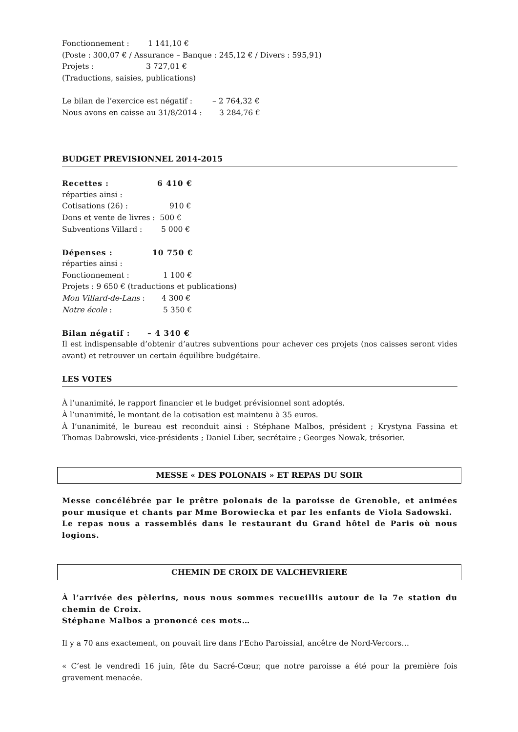Fonctionnement : 1 141,10 €
(Poste : 300,07 € / Assurance – Banque : 245,12 € / Divers : 595,91)
Projets : 3 727,01 €
(Traductions, saisies, publications)
Le bilan de l’exercice est négatif : – 2 764,32 €
Nous avons en caisse au 31/8/2014 : 3 284,76 €
BUDGET PREVISIONNEL 2014-2015
Recettes : 6 410 €
réparties ainsi :
Cotisations (26) : 910 €
Dons et vente de livres : 500 €
Subventions Villard : 5 000 €
Dépenses : 10 750 €
réparties ainsi :
Fonctionnement : 1 100 €
Projets : 9 650 € (traductions et publications)
Mon Villard-de-Lans : 4 300 €
Notre école : 5 350 €
Bilan négatif : – 4 340 €
Il est indispensable d’obtenir d’autres subventions pour achever ces projets (nos caisses seront vides avant) et retrouver un certain équilibre budgétaire.
LES VOTES
À l’unanimité, le rapport financier et le budget prévisionnel sont adoptés.
À l’unanimité, le montant de la cotisation est maintenu à 35 euros.
À l’unanimité, le bureau est reconduit ainsi : Stéphane Malbos, président ; Krystyna Fassina et Thomas Dabrowski, vice-présidents ; Daniel Liber, secrétaire ; Georges Nowak, trésorier.
MESSE « DES POLONAIS » ET REPAS DU SOIR
Messe concélébrée par le prêtre polonais de la paroisse de Grenoble, et animées pour musique et chants par Mme Borowiecka et par les enfants de Viola Sadowski.
Le repas nous a rassemblés dans le restaurant du Grand hôtel de Paris où nous logions.
CHEMIN DE CROIX DE VALCHEVRIERE
À l’arrivée des pèlerins, nous nous sommes recueillis autour de la 7e station du chemin de Croix.
Stéphane Malbos a prononcé ces mots…
Il y a 70 ans exactement, on pouvait lire dans l’Echo Paroissial, ancêtre de Nord-Vercors…
« C’est le vendredi 16 juin, fête du Sacré-Cœur, que notre paroisse a été pour la première fois gravement menacée.